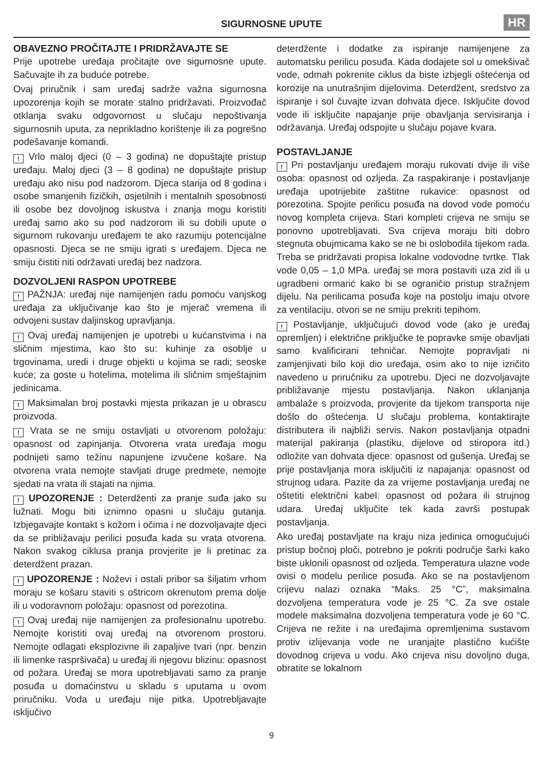SIGURNOSNE UPUTE
HR
OBAVEZNO PROČITAJTE I PRIDRŽAVAJTE SE
Prije upotrebe uređaja pročitajte ove sigurnosne upute. Sačuvajte ih za buduće potrebe.
Ovaj priručnik i sam uređaj sadrže važna sigurnosna upozorenja kojih se morate stalno pridržavati. Proizvođač otklanja svaku odgovornost u slučaju nepoštivanja sigurnosnih uputa, za neprikladno korištenje ili za pogrešno podešavanje komandi.
! Vrlo maloj djeci (0 – 3 godina) ne dopuštajte pristup uređaju. Maloj djeci (3 – 8 godina) ne dopuštajte pristup uređaju ako nisu pod nadzorom. Djeca starija od 8 godina i osobe smanjenih fizičkih, osjetilnih i mentalnih sposobnosti ili osobe bez dovoljnog iskustva i znanja mogu koristiti uređaj samo ako su pod nadzorom ili su dobili upute o sigurnom rukovanju uređajem te ako razumiju potencijalne opasnosti. Djeca se ne smiju igrati s uređajem. Djeca ne smiju čistiti niti održavati uređaj bez nadzora.
DOZVOLJENI RASPON UPOTREBE
! PAŽNJA: uređaj nije namijenjen radu pomoću vanjskog uređaja za uključivanje kao što je mjerač vremena ili odvojeni sustav daljinskog upravljanja.
! Ovaj uređaj namijenjen je upotrebi u kućanstvima i na sličnim mjestima, kao što su: kuhinje za osoblje u trgovinama, uredi i druge objekti u kojima se radi; seoske kuće; za goste u hotelima, motelima ili sličnim smještajnim jedinicama.
! Maksimalan broj postavki mjesta prikazan je u obrascu proizvoda.
! Vrata se ne smiju ostavljati u otvorenom položaju: opasnost od zapinjanja. Otvorena vrata uređaja mogu podnijeti samo težinu napunjene izvučene košare. Na otvorena vrata nemojte stavljati druge predmete, nemojte sjedati na vrata ili stajati na njima.
! UPOZORENJE : Deterdženti za pranje suđa jako su lužnati. Mogu biti iznimno opasni u slučaju gutanja. Izbjegavajte kontakt s kožom i očima i ne dozvoljavajte djeci da se približavaju perilici posuđa kada su vrata otvorena. Nakon svakog ciklusa pranja provjerite je li pretinac za deterdžent prazan.
! UPOZORENJE : Noževi i ostali pribor sa šiljatim vrhom moraju se košaru staviti s oštricom okrenutom prema dolje ili u vodoravnom položaju: opasnost od porezotina.
! Ovaj uređaj nije namijenjen za profesionalnu upotrebu. Nemojte koristiti ovaj uređaj na otvorenom prostoru. Nemojte odlagati eksplozivne ili zapaljive tvari (npr. benzin ili limenke raspršivača) u uređaj ili njegovu blizinu: opasnost od požara. Uređaj se mora upotrebljavati samo za pranje posuđa u domaćinstvu u skladu s uputama u ovom priručniku. Voda u uređaju nije pitka. Upotrebljavajte isključivo
deterdžente i dodatke za ispiranje namijenjene za automatsku perilicu posuđa. Kada dodajete sol u omekšivač vode, odmah pokrenite ciklus da biste izbjegli oštećenja od korozije na unutrašnjim dijelovima. Deterdžent, sredstvo za ispiranje i sol čuvajte izvan dohvata djece. Isključite dovod vode ili isključite napajanje prije obavljanja servisiranja i održavanja. Uređaj odspojite u slučaju pojave kvara.
POSTAVLJANJE
! Pri postavljanju uređajem moraju rukovati dvije ili više osoba: opasnost od ozljeda. Za raspakiranje i postavljanje uređaja upotrijebite zaštitne rukavice: opasnost od porezotina. Spojite perilicu posuđa na dovod vode pomoću novog kompleta crijeva. Stari kompleti crijeva ne smiju se ponovno upotrebljavati. Sva crijeva moraju biti dobro stegnuta obujmicama kako se ne bi oslobodila tijekom rada. Treba se pridržavati propisa lokalne vodovodne tvrtke. Tlak vode 0,05 – 1,0 MPa. uređaj se mora postaviti uza zid ili u ugradbeni ormarić kako bi se ograničio pristup stražnjem dijelu. Na perilicama posuđa koje na postolju imaju otvore za ventilaciju. otvori se ne smiju prekriti tepihom.
! Postavljanje, uključujući dovod vode (ako je uređaj opremljen) i električne priključke te popravke smije obavljati samo kvalificirani tehničar. Nemojte popravljati ni zamjenjivati bilo koji dio uređaja, osim ako to nije izričito navedeno u priručniku za upotrebu. Djeci ne dozvoljavajte približavanje mjestu postavljanja. Nakon uklanjanja ambalaže s proizvoda, provjerite da tijekom transporta nije došlo do oštećenja. U slučaju problema, kontaktirajte distributera ili najbliži servis. Nakon postavljanja otpadni materijal pakiranja (plastiku, dijelove od stiropora itd.) odložite van dohvata djece: opasnost od gušenja. Uređaj se prije postavljanja mora isključiti iz napajanja: opasnost od strujnog udara. Pazite da za vrijeme postavljanja uređaj ne oštetiti električni kabel: opasnost od požara ili strujnog udara. Uređaj uključite tek kada završi postupak postavljanja.
Ako uređaj postavljate na kraju niza jedinica omogućujući pristup bočnoj ploči, potrebno je pokriti područje šarki kako biste uklonili opasnost od ozljeda. Temperatura ulazne vode ovisi o modelu perilice posuđa. Ako se na postavljenom crijevu nalazi oznaka “Maks. 25 °C”, maksimalna dozvoljena temperatura vode je 25 °C. Za sve ostale modele maksimalna dozvoljena temperatura vode je 60 °C. Crijeva ne režite i na uređajima opremljenima sustavom protiv izlijevanja vode ne uranjajte plastično kućište dovodnog crijeva u vodu. Ako crijeva nisu dovoljno duga, obratite se lokalnom
9